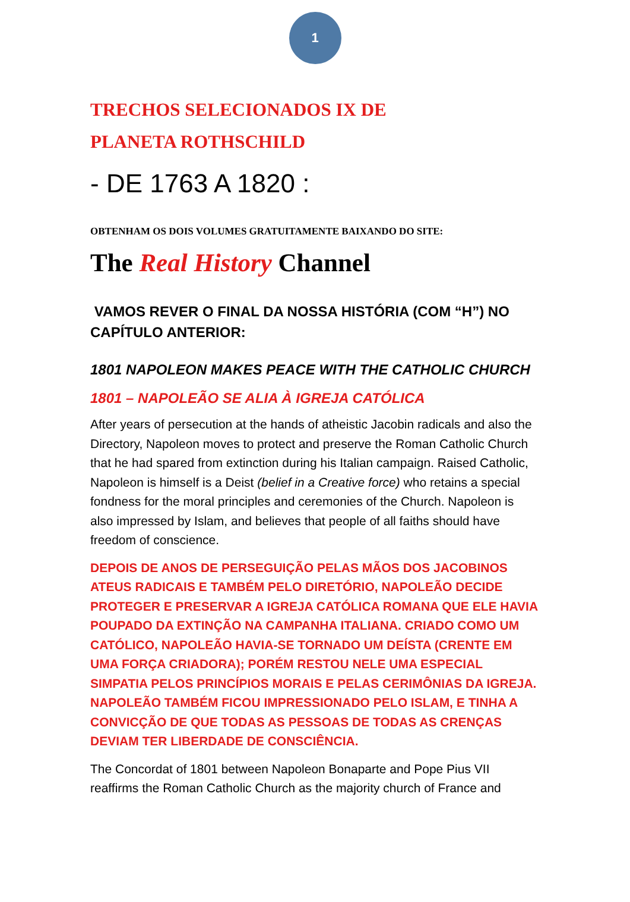1
TRECHOS SELECIONADOS IX DE
PLANETA ROTHSCHILD
- DE 1763 A 1820 :
OBTENHAM OS DOIS VOLUMES GRATUITAMENTE BAIXANDO DO SITE:
The Real History Channel
VAMOS REVER O FINAL DA NOSSA HISTÓRIA (COM “H”) NO CAPÍTULO ANTERIOR:
1801 NAPOLEON MAKES PEACE WITH THE CATHOLIC CHURCH
1801 – NAPOLEÃO SE ALIA À IGREJA CATÓLICA
After years of persecution at the hands of atheistic Jacobin radicals and also the Directory, Napoleon moves to protect and preserve the Roman Catholic Church that he had spared from extinction during his Italian campaign. Raised Catholic, Napoleon is himself is a Deist (belief in a Creative force) who retains a special fondness for the moral principles and ceremonies of the Church. Napoleon is also impressed by Islam, and believes that people of all faiths should have freedom of conscience.
DEPOIS DE ANOS DE PERSEGUIÇÃO PELAS MÃOS DOS JACOBINOS ATEUS RADICAIS E TAMBÉM PELO DIRETÓRIO, NAPOLEÃO DECIDE PROTEGER E PRESERVAR A IGREJA CATÓLICA ROMANA QUE ELE HAVIA POUPADO DA EXTINÇÃO NA CAMPANHA ITALIANA. CRIADO COMO UM CATÓLICO, NAPOLEÃO HAVIA-SE TORNADO UM DEÍSTA (CRENTE EM UMA FORÇA CRIADORA); PORÉM RESTOU NELE UMA ESPECIAL SIMPATIA PELOS PRINCÍPIOS MORAIS E PELAS CERIMÔNIAS DA IGREJA. NAPOLEÃO TAMBÉM FICOU IMPRESSIONADO PELO ISLAM, E TINHA A CONVICÇÃO DE QUE TODAS AS PESSOAS DE TODAS AS CRENÇAS DEVIAM TER LIBERDADE DE CONSCIÊNCIA.
The Concordat of 1801 between Napoleon Bonaparte and Pope Pius VII reaffirms the Roman Catholic Church as the majority church of France and